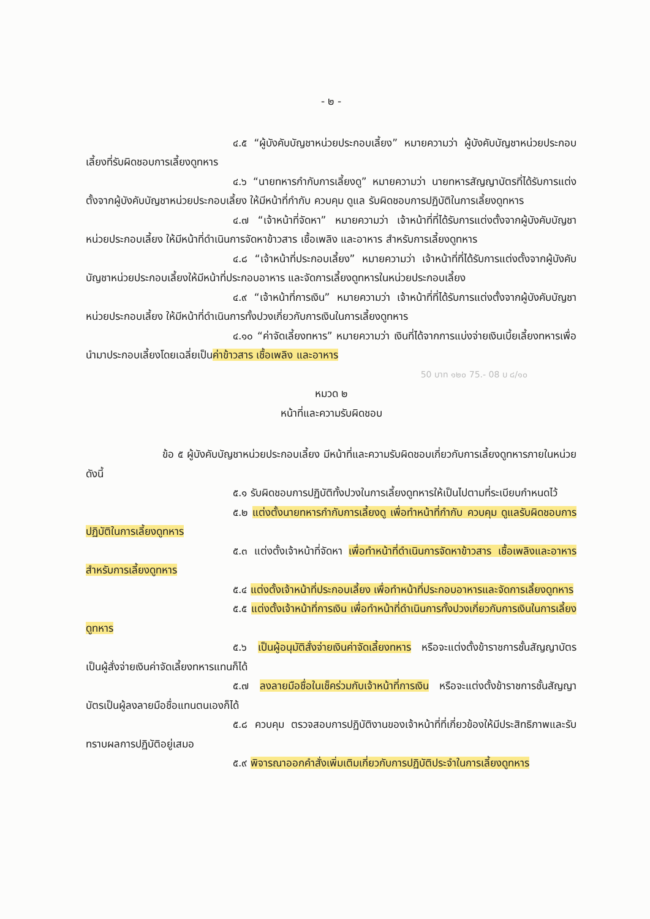- ๒ -
๔.๕ “ผู้บังคับบัญชาหน่วยประกอบเลี้ยง” หมายความว่า ผู้บังคับบัญชาหน่วยประกอบเลี้ยงที่รับผิดชอบการเลี้ยงดูทหาร
๔.๖ “นายทหารกำกับการเลี้ยงดู” หมายความว่า นายทหารสัญญาบัตรที่ได้รับการแต่งตั้งจากผู้บังคับบัญชาหน่วยประกอบเลี้ยง ให้มีหน้าที่กำกับ ควบคุม ดูแล รับผิดชอบการปฏิบัติในการเลี้ยงดูทหาร
๔.๗ “เจ้าหน้าที่จัดหา” หมายความว่า เจ้าหน้าที่ที่ได้รับการแต่งตั้งจากผู้บังคับบัญชาหน่วยประกอบเลี้ยง ให้มีหน้าที่ดำเนินการจัดหาข้าวสาร เชื้อเพลิง และอาหาร สำหรับการเลี้ยงดูทหาร
๔.๘ “เจ้าหน้าที่ประกอบเลี้ยง” หมายความว่า เจ้าหน้าที่ที่ได้รับการแต่งตั้งจากผู้บังคับบัญชาหน่วยประกอบเลี้ยงให้มีหน้าที่ประกอบอาหาร และจัดการเลี้ยงดูทหารในหน่วยประกอบเลี้ยง
๔.๙ “เจ้าหน้าที่การเงิน” หมายความว่า เจ้าหน้าที่ที่ได้รับการแต่งตั้งจากผู้บังคับบัญชาหน่วยประกอบเลี้ยง ให้มีหน้าที่ดำเนินการทั้งปวงเกี่ยวกับการเงินในการเลี้ยงดูทหาร
๔.๑๐ “ค่าจัดเลี้ยงทหาร” หมายความว่า เงินที่ได้จากการแบ่งจ่ายเงินเบี้ยเลี้ยงทหารเพื่อนำมาประกอบเลี้ยงโดยเฉลี่ยเป็นค่าข้าวสาร เชื้อเพลิง และอาหาร
50 บาท ๑๒๐ 75.- 08 บ ๘/๑๐
หมวด ๒
หน้าที่และความรับผิดชอบ
ข้อ ๕ ผู้บังคับบัญชาหน่วยประกอบเลี้ยง มีหน้าที่และความรับผิดชอบเกี่ยวกับการเลี้ยงดูทหารภายในหน่วย ดังนี้
๕.๑ รับผิดชอบการปฏิบัติทั้งปวงในการเลี้ยงดูทหารให้เป็นไปตามที่ระเบียบกำหนดไว้
๕.๒ แต่งตั้งนายทหารกำกับการเลี้ยงดู เพื่อทำหน้าที่กำกับ ควบคุม ดูแลรับผิดชอบการปฏิบัติในการเลี้ยงดูทหาร
๕.๓ แต่งตั้งเจ้าหน้าที่จัดหา เพื่อทำหน้าที่ดำเนินการจัดหาข้าวสาร เชื้อเพลิงและอาหาร สำหรับการเลี้ยงดูทหาร
๕.๔ แต่งตั้งเจ้าหน้าที่ประกอบเลี้ยง เพื่อทำหน้าที่ประกอบอาหารและจัดการเลี้ยงดูทหาร
๕.๕ แต่งตั้งเจ้าหน้าที่การเงิน เพื่อทำหน้าที่ดำเนินการทั้งปวงเกี่ยวกับการเงินในการเลี้ยงดูทหาร
๕.๖ เป็นผู้อนุมัติสั่งจ่ายเงินค่าจัดเลี้ยงทหาร หรือจะแต่งตั้งข้าราชการชั้นสัญญาบัตรเป็นผู้สั่งจ่ายเงินค่าจัดเลี้ยงทหารแทนก็ได้
๕.๗ ลงลายมือชื่อในเช็คร่วมกับเจ้าหน้าที่การเงิน หรือจะแต่งตั้งข้าราชการชั้นสัญญาบัตรเป็นผู้ลงลายมือชื่อแทนตนเองก็ได้
๕.๘ ควบคุม ตรวจสอบการปฏิบัติงานของเจ้าหน้าที่ที่เกี่ยวข้องให้มีประสิทธิภาพและรับทราบผลการปฏิบัติอยู่เสมอ
๕.๙ พิจารณาออกคำสั่งเพิ่มเติมเกี่ยวกับการปฏิบัติประจำในการเลี้ยงดูทหาร